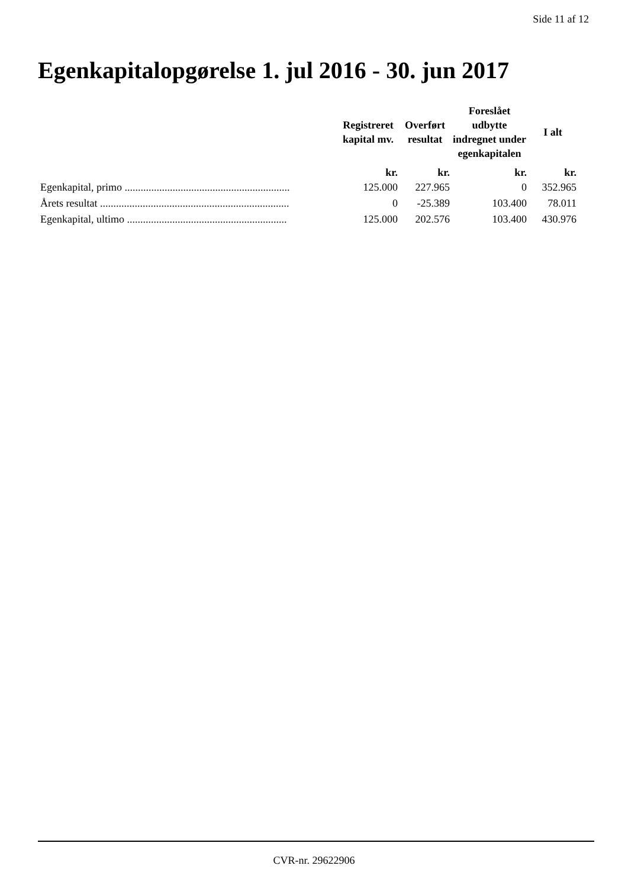Side 11 af 12
Egenkapitalopgørelse 1. jul 2016 - 30. jun 2017
| | Registreret kapital mv. | Overført resultat | Foreslået udbytte indregnet under egenkapitalen | I alt |
| --- | --- | --- | --- | --- |
| | kr. | kr. | kr. | kr. |
| Egenkapital, primo .............................................................. | 125.000 | 227.965 | 0 | 352.965 |
| Årets resultat ....................................................................... | 0 | -25.389 | 103.400 | 78.011 |
| Egenkapital, ultimo ............................................................ | 125.000 | 202.576 | 103.400 | 430.976 |
CVR-nr. 29622906